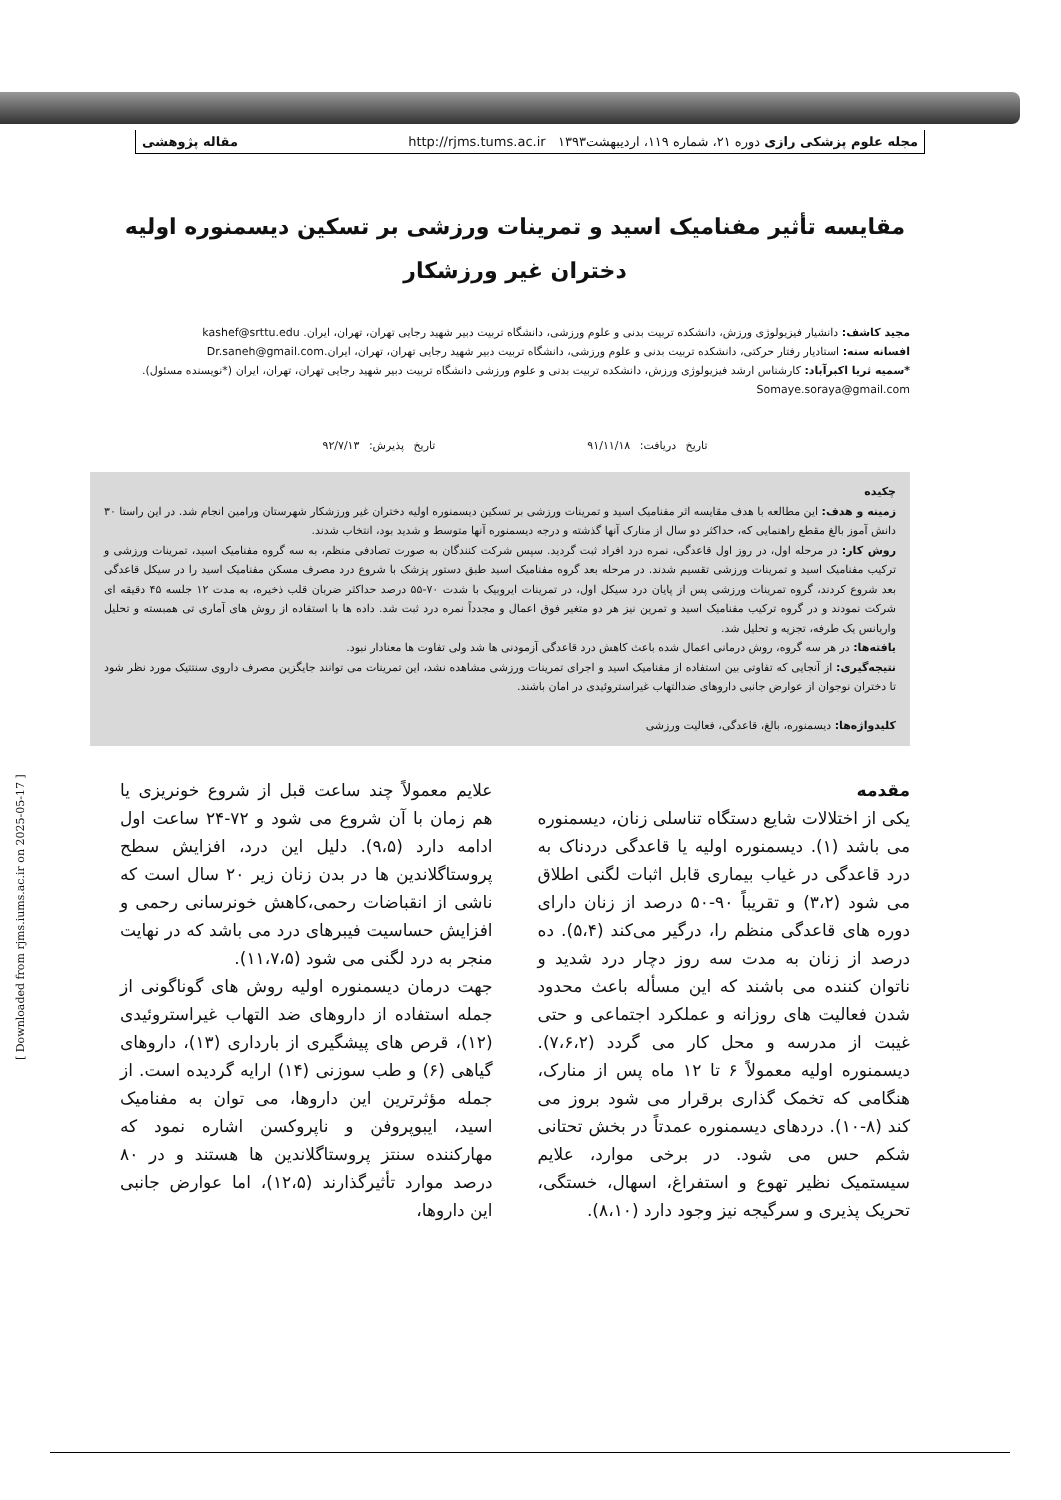مجله علوم پزشکی رازی دوره ۲۱، شماره ۱۱۹، اردیبهشت۱۳۹۳ http://rjms.tums.ac.ir مقاله پژوهشی
مقایسه تأثیر مفنامیک اسید و تمرینات ورزشی بر تسکین دیسمنوره اولیه
دختران غیر ورزشکار
مجید کاشف: دانشیار فیزیولوژی ورزش، دانشکده تربیت بدنی و علوم ورزشی، دانشگاه تربیت دبیر شهید رجایی تهران، تهران، ایران. kashef@srttu.edu
افسانه سنه: استادیار رفتار حرکتی، دانشکده تربیت بدنی و علوم ورزشی، دانشگاه تربیت دبیر شهید رجایی تهران، تهران، ایران.Dr.saneh@gmail.com
*سمیه ثریا اکبرآباد: کارشناس ارشد فیزیولوژی ورزش، دانشکده تربیت بدنی و علوم ورزشی دانشگاه تربیت دبیر شهید رجایی تهران، تهران، ایران (*نویسنده مسئول).
Somaye.soraya@gmail.com
تاریخ دریافت: ۹۱/۱۱/۱۸ تاریخ پذیرش: ۹۲/۷/۱۳
چکیده
زمینه و هدف: این مطالعه با هدف مقایسه اثر مفنامیک اسید و تمرینات ورزشی بر تسکین دیسمنوره اولیه دختران غیر ورزشکار شهرستان ورامین انجام شد. در این راستا ۳۰ دانش آموز بالغ مقطع راهنمایی که، حداکثر دو سال از منارک آنها گذشته و درجه دیسمنوره آنها متوسط و شدید بود، انتخاب شدند.
روش کار: در مرحله اول، در روز اول قاعدگی، نمره درد افراد ثبت گردید. سپس شرکت کنندگان به صورت تصادفی منظم، به سه گروه مفنامیک اسید، تمرینات ورزشی و ترکیب مفنامیک اسید و تمرینات ورزشی تقسیم شدند. در مرحله بعد گروه مفنامیک اسید طبق دستور پزشک با شروع درد مصرف مسکن مفنامیک اسید را در سیکل قاعدگی بعد شروع کردند، گروه تمرینات ورزشی پس از پایان درد سیکل اول، در تمرینات ایروبیک با شدت ۷۰-۵۵ درصد حداکثر ضربان قلب ذخیره، به مدت ۱۲ جلسه ۴۵ دقیقه ای شرکت نمودند و در گروه ترکیب مفنامیک اسید و تمرین نیز هر دو متغیر فوق اعمال و مجدداً نمره درد ثبت شد. داده ها با استفاده از روش های آماری تی همبسته و تحلیل واریانس یک طرفه، تجزیه و تحلیل شد.
یافته‌ها: در هر سه گروه، روش درمانی اعمال شده باعث کاهش درد قاعدگی آزمودنی ها شد ولی تفاوت ها معنادار نبود.
نتیجه‌گیری: از آنجایی که تفاوتی بین استفاده از مفنامیک اسید و اجرای تمرینات ورزشی مشاهده نشد، این تمرینات می توانند جایگزین مصرف داروی سنتتیک مورد نظر شود تا دختران نوجوان از عوارض جانبی داروهای ضدالتهاب غیراستروئیدی در امان باشند.
کلیدواژه‌ها: دیسمنوره، بالغ، قاعدگی، فعالیت ورزشی
مقدمه
یکی از اختلالات شایع دستگاه تناسلی زنان، دیسمنوره می باشد (۱). دیسمنوره اولیه یا قاعدگی دردناک به درد قاعدگی در غیاب بیماری قابل اثبات لگنی اطلاق می شود (۳،۲) و تقریباً ۹۰-۵۰ درصد از زنان دارای دوره های قاعدگی منظم را، درگیر می‌کند (۵،۴). ده درصد از زنان به مدت سه روز دچار درد شدید و ناتوان کننده می باشند که این مسأله باعث محدود شدن فعالیت های روزانه و عملکرد اجتماعی و حتی غیبت از مدرسه و محل کار می گردد (۷،۶،۲). دیسمنوره اولیه معمولاً ۶ تا ۱۲ ماه پس از منارک، هنگامی که تخمک گذاری برقرار می شود بروز می کند (۸-۱۰). دردهای دیسمنوره عمدتاً در بخش تحتانی شکم حس می شود. در برخی موارد، علایم سیستمیک نظیر تهوع و استفراغ، اسهال، خستگی، تحریک پذیری و سرگیجه نیز وجود دارد (۸،۱۰).
علایم معمولاً چند ساعت قبل از شروع خونریزی یا هم زمان با آن شروع می شود و ۷۲-۲۴ ساعت اول ادامه دارد (۹،۵). دلیل این درد، افزایش سطح پروستاگلاندین ها در بدن زنان زیر ۲۰ سال است که ناشی از انقباضات رحمی،کاهش خونرسانی رحمی و افزایش حساسیت فیبرهای درد می باشد که در نهایت منجر به درد لگنی می شود (۱۱،۷،۵).
جهت درمان دیسمنوره اولیه روش های گوناگونی از جمله استفاده از داروهای ضد التهاب غیراستروئیدی (۱۲)، قرص های پیشگیری از بارداری (۱۳)، داروهای گیاهی (۶) و طب سوزنی (۱۴) ارایه گردیده است. از جمله مؤثرترین این داروها، می توان به مفنامیک اسید، ایبوپروفن و ناپروکسن اشاره نمود که مهارکننده سنتز پروستاگلاندین ها هستند و در ۸۰ درصد موارد تأثیرگذارند (۱۲،۵)، اما عوارض جانبی این داروها،
[ Downloaded from rjms.iums.ac.ir on 2025-05-17 ]